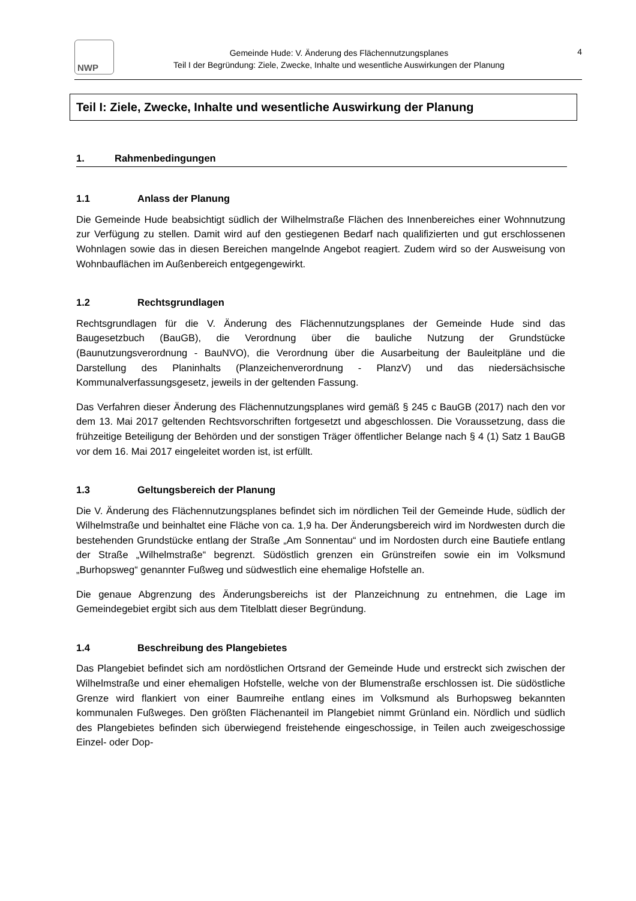NWP
Gemeinde Hude: V. Änderung des Flächennutzungsplanes
Teil I der Begründung: Ziele, Zwecke, Inhalte und wesentliche Auswirkungen der Planung
4
Teil I: Ziele, Zwecke, Inhalte und wesentliche Auswirkung der Planung
1. Rahmenbedingungen
1.1 Anlass der Planung
Die Gemeinde Hude beabsichtigt südlich der Wilhelmstraße Flächen des Innenbereiches einer Wohnnutzung zur Verfügung zu stellen. Damit wird auf den gestiegenen Bedarf nach qualifizierten und gut erschlossenen Wohnlagen sowie das in diesen Bereichen mangelnde Angebot reagiert. Zudem wird so der Ausweisung von Wohnbauflächen im Außenbereich entgegengewirkt.
1.2 Rechtsgrundlagen
Rechtsgrundlagen für die V. Änderung des Flächennutzungsplanes der Gemeinde Hude sind das Baugesetzbuch (BauGB), die Verordnung über die bauliche Nutzung der Grundstücke (Baunutzungsverordnung - BauNVO), die Verordnung über die Ausarbeitung der Bauleitpläne und die Darstellung des Planinhalts (Planzeichenverordnung - PlanzV) und das niedersächsische Kommunalverfassungsgesetz, jeweils in der geltenden Fassung.
Das Verfahren dieser Änderung des Flächennutzungsplanes wird gemäß § 245 c BauGB (2017) nach den vor dem 13. Mai 2017 geltenden Rechtsvorschriften fortgesetzt und abgeschlossen. Die Voraussetzung, dass die frühzeitige Beteiligung der Behörden und der sonstigen Träger öffentlicher Belange nach § 4 (1) Satz 1 BauGB vor dem 16. Mai 2017 eingeleitet worden ist, ist erfüllt.
1.3 Geltungsbereich der Planung
Die V. Änderung des Flächennutzungsplanes befindet sich im nördlichen Teil der Gemeinde Hude, südlich der Wilhelmstraße und beinhaltet eine Fläche von ca. 1,9 ha. Der Änderungsbereich wird im Nordwesten durch die bestehenden Grundstücke entlang der Straße „Am Sonnentau“ und im Nordosten durch eine Bautiefe entlang der Straße „Wilhelmstraße“ begrenzt. Südöstlich grenzen ein Grünstreifen sowie ein im Volksmund „Burhopsweg“ genannter Fußweg und südwestlich eine ehemalige Hofstelle an.
Die genaue Abgrenzung des Änderungsbereichs ist der Planzeichnung zu entnehmen, die Lage im Gemeindegebiet ergibt sich aus dem Titelblatt dieser Begründung.
1.4 Beschreibung des Plangebietes
Das Plangebiet befindet sich am nordöstlichen Ortsrand der Gemeinde Hude und erstreckt sich zwischen der Wilhelmstraße und einer ehemaligen Hofstelle, welche von der Blumenstraße erschlossen ist. Die südöstliche Grenze wird flankiert von einer Baumreihe entlang eines im Volksmund als Burhopsweg bekannten kommunalen Fußweges. Den größten Flächenanteil im Plangebiet nimmt Grünland ein. Nördlich und südlich des Plangebietes befinden sich überwiegend freistehende eingeschossige, in Teilen auch zweigeschossige Einzel- oder Dop-